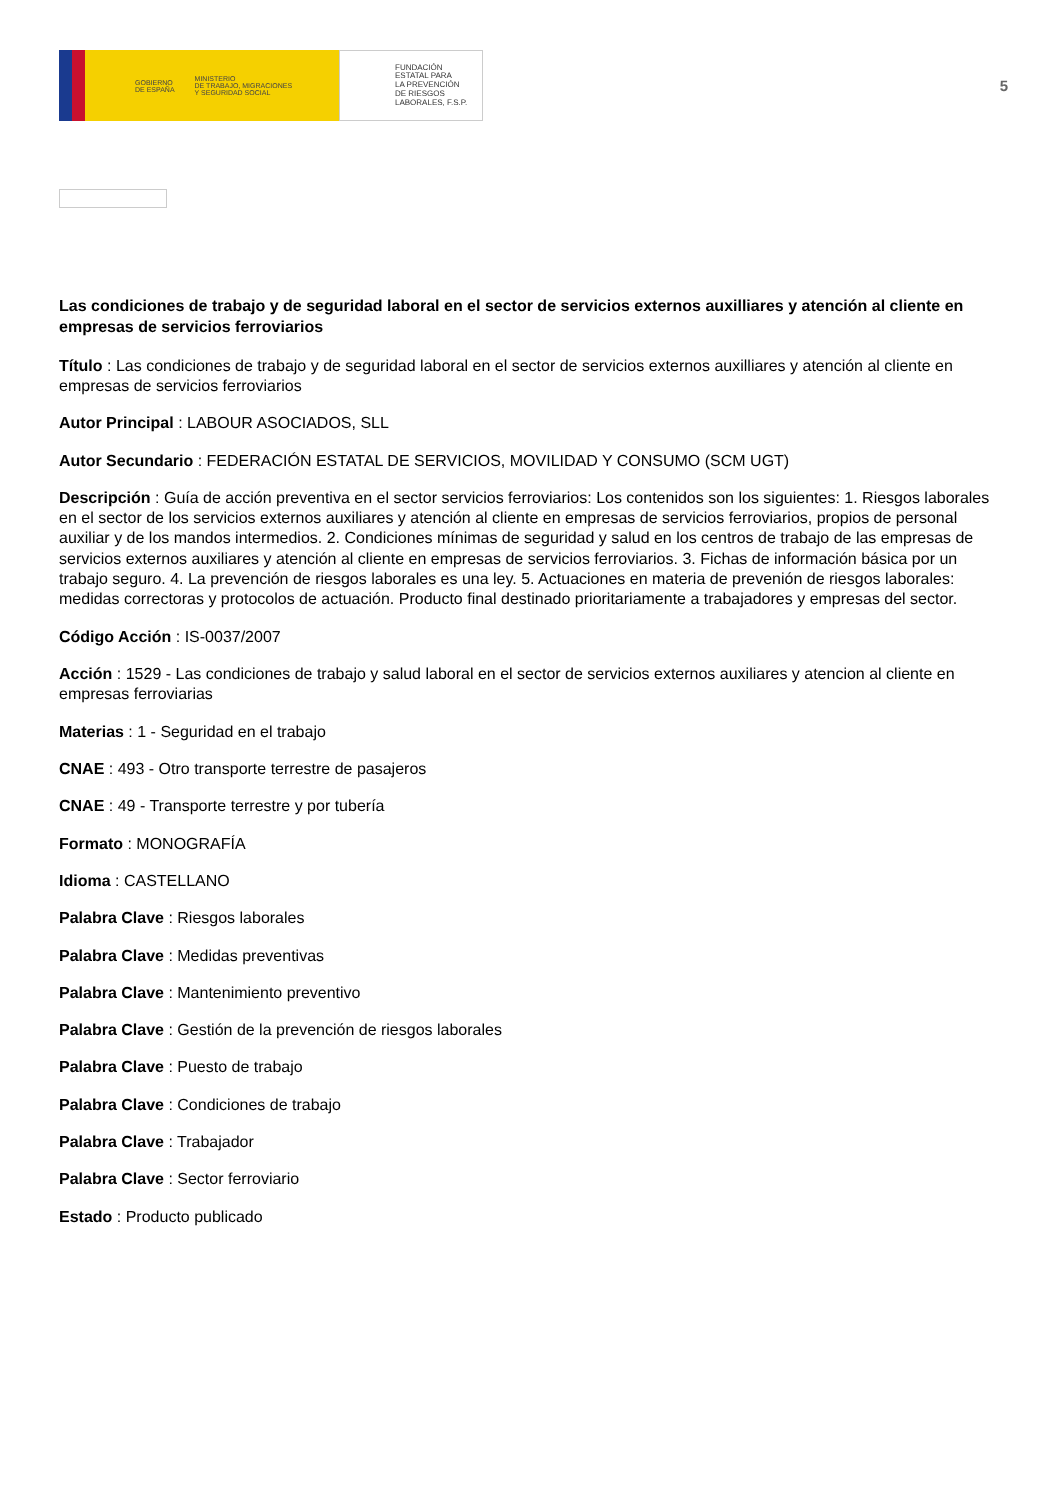GOBIERNO
DE ESPAÑA MINISTERIO
DE TRABAJO, MIGRACIONES
Y SEGURIDAD SOCIAL
FUNDACIÓN
ESTATAL PARA
LA PREVENCIÓN
DE RIESGOS
LABORALES, F.S.P.
5
Las condiciones de trabajo y de seguridad laboral en el sector de servicios externos auxilliares y atención al cliente en empresas de servicios ferroviarios
Título : Las condiciones de trabajo y de seguridad laboral en el sector de servicios externos auxilliares y atención al cliente en empresas de servicios ferroviarios
Autor Principal : LABOUR ASOCIADOS, SLL
Autor Secundario : FEDERACIÓN ESTATAL DE SERVICIOS, MOVILIDAD Y CONSUMO (SCM UGT)
Descripción : Guía de acción preventiva en el sector servicios ferroviarios: Los contenidos son los siguientes: 1. Riesgos laborales en el sector de los servicios externos auxiliares y atención al cliente en empresas de servicios ferroviarios, propios de personal auxiliar y de los mandos intermedios. 2. Condiciones mínimas de seguridad y salud en los centros de trabajo de las empresas de servicios externos auxiliares y atención al cliente en empresas de servicios ferroviarios. 3. Fichas de información básica por un trabajo seguro. 4. La prevención de riesgos laborales es una ley. 5. Actuaciones en materia de prevenión de riesgos laborales: medidas correctoras y protocolos de actuación. Producto final destinado prioritariamente a trabajadores y empresas del sector.
Código Acción : IS-0037/2007
Acción : 1529 - Las condiciones de trabajo y salud laboral en el sector de servicios externos auxiliares y atencion al cliente en empresas ferroviarias
Materias : 1 - Seguridad en el trabajo
CNAE : 493 - Otro transporte terrestre de pasajeros
CNAE : 49 - Transporte terrestre y por tubería
Formato : MONOGRAFÍA
Idioma : CASTELLANO
Palabra Clave : Riesgos laborales
Palabra Clave : Medidas preventivas
Palabra Clave : Mantenimiento preventivo
Palabra Clave : Gestión de la prevención de riesgos laborales
Palabra Clave : Puesto de trabajo
Palabra Clave : Condiciones de trabajo
Palabra Clave : Trabajador
Palabra Clave : Sector ferroviario
Estado : Producto publicado